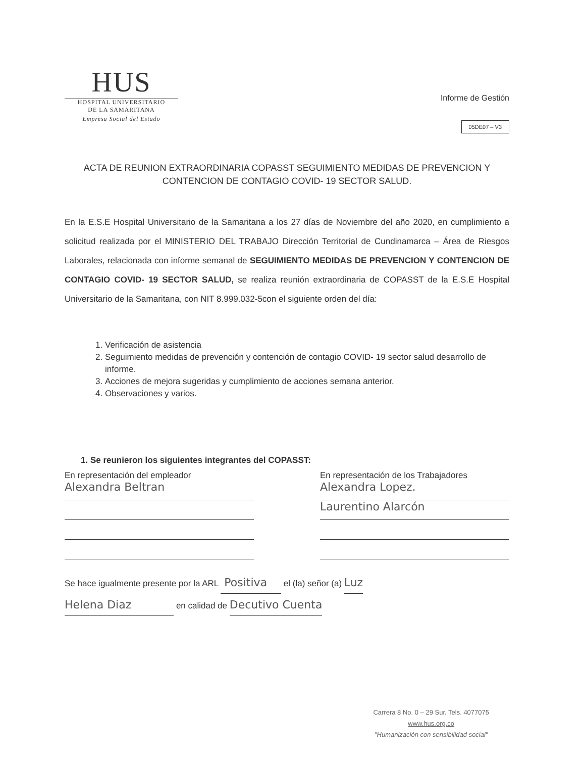HUS
HOSPITAL UNIVERSITARIO
DE LA SAMARITANA
Empresa Social del Estado
Informe de Gestión
05DE07 – V3
ACTA DE REUNION EXTRAORDINARIA COPASST SEGUIMIENTO MEDIDAS DE PREVENCION Y CONTENCION DE CONTAGIO COVID- 19 SECTOR SALUD.
En la E.S.E Hospital Universitario de la Samaritana a los 27 días de Noviembre del año 2020, en cumplimiento a solicitud realizada por el MINISTERIO DEL TRABAJO Dirección Territorial de Cundinamarca – Área de Riesgos Laborales, relacionada con informe semanal de SEGUIMIENTO MEDIDAS DE PREVENCION Y CONTENCION DE CONTAGIO COVID- 19 SECTOR SALUD, se realiza reunión extraordinaria de COPASST de la E.S.E Hospital Universitario de la Samaritana, con NIT 8.999.032-5con el siguiente orden del día:
1. Verificación de asistencia
2. Seguimiento medidas de prevención y contención de contagio COVID- 19 sector salud desarrollo de informe.
3. Acciones de mejora sugeridas y cumplimiento de acciones semana anterior.
4. Observaciones y varios.
1. Se reunieron los siguientes integrantes del COPASST:
En representación del empleador
Alexandra Beltran
En representación de los Trabajadores
Alexandra Lopez.
Laurentino Alarcón
Se hace igualmente presente por la ARL Positiva el (la) señor (a) Luz
Helena Diaz en calidad de Decutivo Cuenta
Carrera 8 No. 0 – 29 Sur. Tels. 4077075
www.hus.org.co
"Humanización con sensibilidad social"